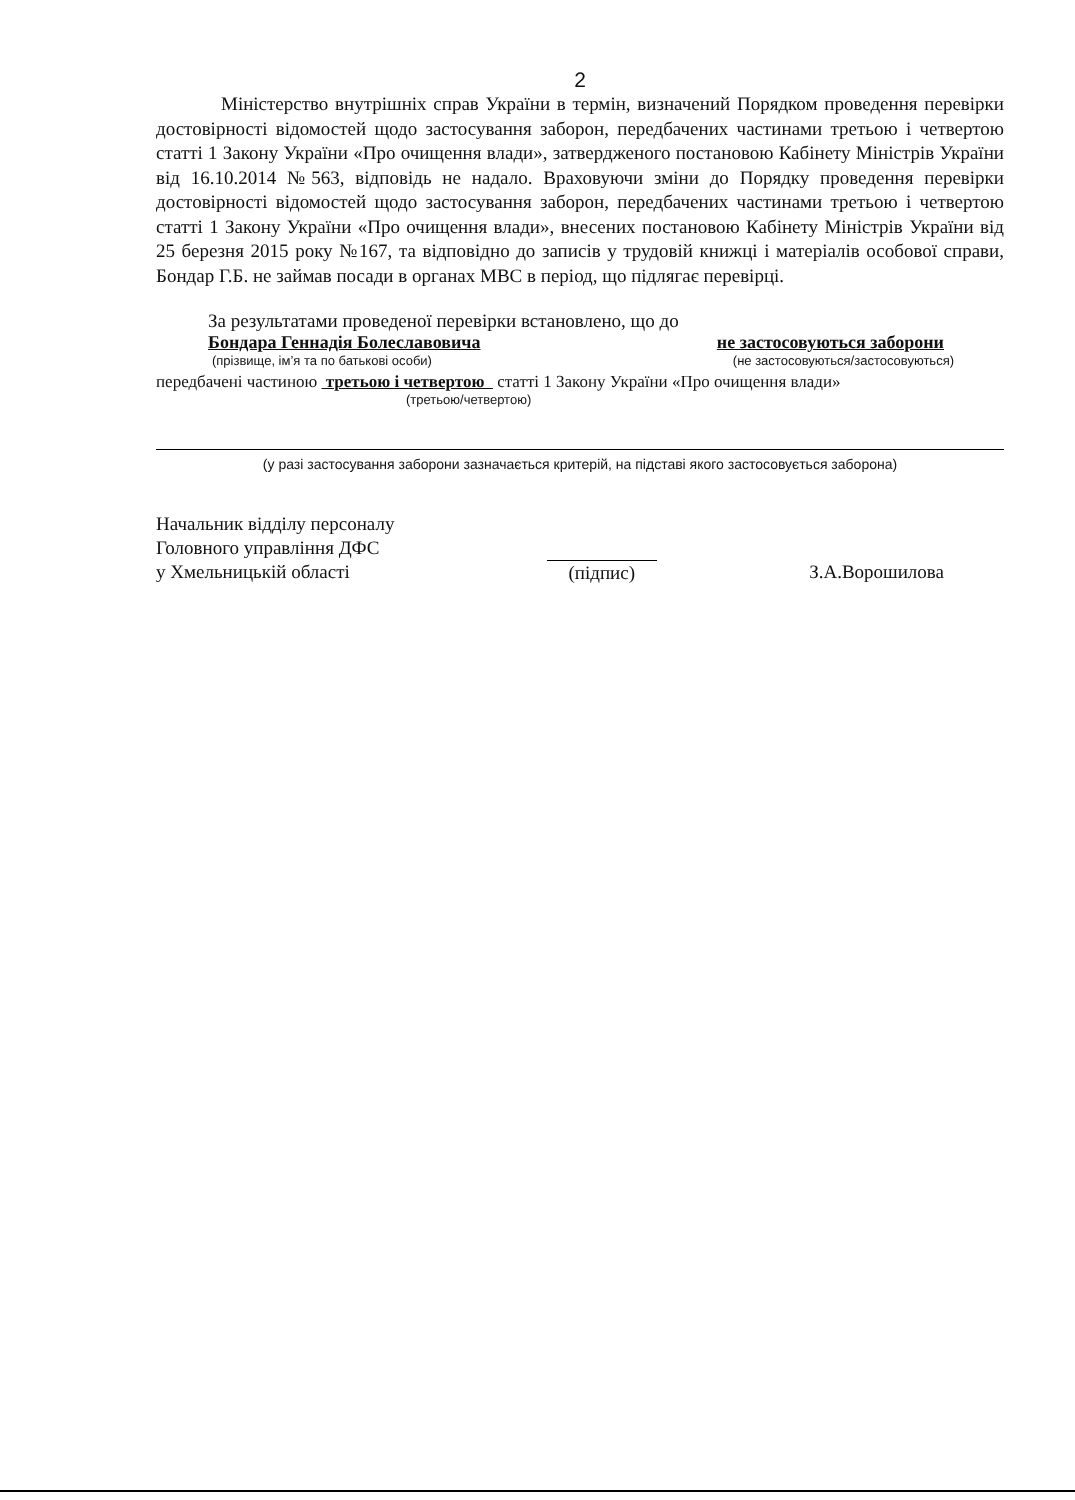2
Міністерство внутрішніх справ України в термін, визначений Порядком проведення перевірки достовірності відомостей щодо застосування заборон, передбачених частинами третьою і четвертою статті 1 Закону України «Про очищення влади», затвердженого постановою Кабінету Міністрів України від 16.10.2014 №563, відповідь не надало. Враховуючи зміни до Порядку проведення перевірки достовірності відомостей щодо застосування заборон, передбачених частинами третьою і четвертою статті 1 Закону України «Про очищення влади», внесених постановою Кабінету Міністрів України від 25 березня 2015 року №167, та відповідно до записів у трудовій книжці і матеріалів особової справи, Бондар Г.Б. не займав посади в органах МВС в період, що підлягає перевірці.
За результатами проведеної перевірки встановлено, що до
Бондара Геннадія Болеславовича не застосовуються заборони
(прізвище, ім’я та по батькові особи) (не застосовуються/застосовуються)
передбачені частиною третьою і четвертою статті 1 Закону України «Про очищення влади»
(третьою/четвертою)
(у разі застосування заборони зазначається критерій, на підставі якого застосовується заборона)
Начальник відділу персоналу
Головного управління ДФС
у Хмельницькій області
(підпис) З.А.Ворошилова